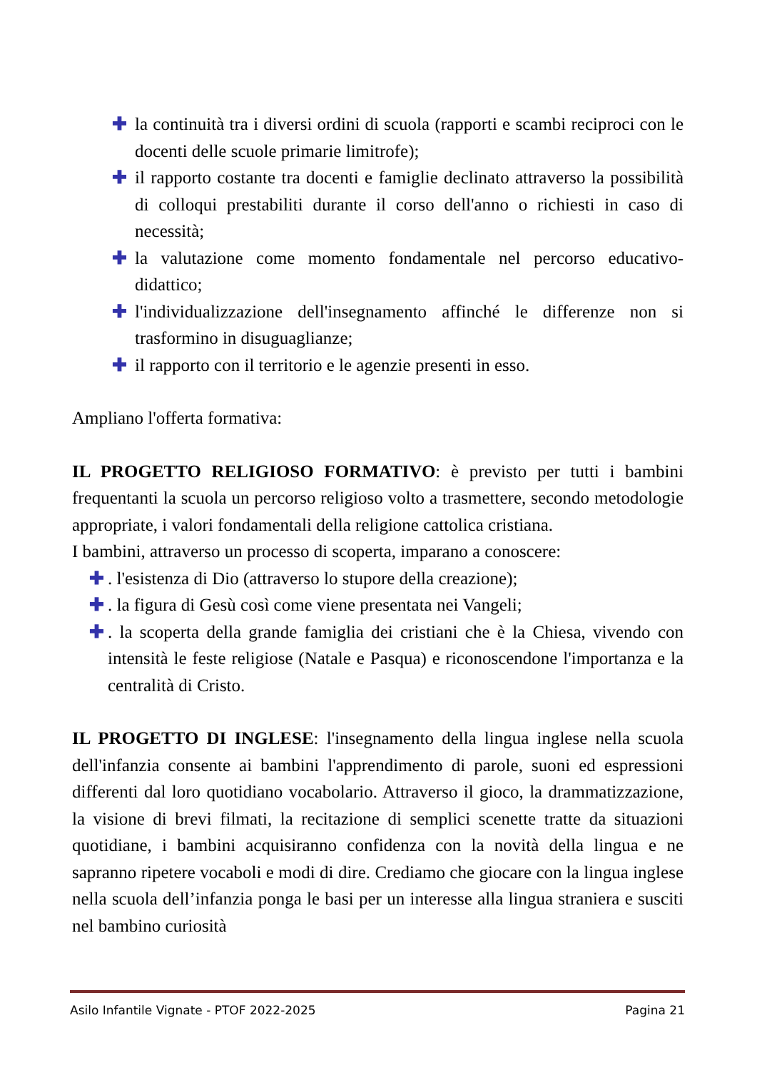✚ la continuità tra i diversi ordini di scuola (rapporti e scambi reciproci con le docenti delle scuole primarie limitrofe);
✚ il rapporto costante tra docenti e famiglie declinato attraverso la possibilità di colloqui prestabiliti durante il corso dell'anno o richiesti in caso di necessità;
✚ la valutazione come momento fondamentale nel percorso educativo-didattico;
✚ l'individualizzazione dell'insegnamento affinché le differenze non si trasformino in disuguaglianze;
✚ il rapporto con il territorio e le agenzie presenti in esso.
Ampliano l'offerta formativa:
IL PROGETTO RELIGIOSO FORMATIVO: è previsto per tutti i bambini frequentanti la scuola un percorso religioso volto a trasmettere, secondo metodologie appropriate, i valori fondamentali della religione cattolica cristiana.
I bambini, attraverso un processo di scoperta, imparano a conoscere:
✚. l'esistenza di Dio (attraverso lo stupore della creazione);
✚. la figura di Gesù così come viene presentata nei Vangeli;
✚. la scoperta della grande famiglia dei cristiani che è la Chiesa, vivendo con intensità le feste religiose (Natale e Pasqua) e riconoscendone l'importanza e la centralità di Cristo.
IL PROGETTO DI INGLESE: l'insegnamento della lingua inglese nella scuola dell'infanzia consente ai bambini l'apprendimento di parole, suoni ed espressioni differenti dal loro quotidiano vocabolario. Attraverso il gioco, la drammatizzazione, la visione di brevi filmati, la recitazione di semplici scenette tratte da situazioni quotidiane, i bambini acquisiranno confidenza con la novità della lingua e ne sapranno ripetere vocaboli e modi di dire. Crediamo che giocare con la lingua inglese nella scuola dell’infanzia ponga le basi per un interesse alla lingua straniera e susciti nel bambino curiosità
Asilo Infantile Vignate - PTOF 2022-2025 Pagina 21